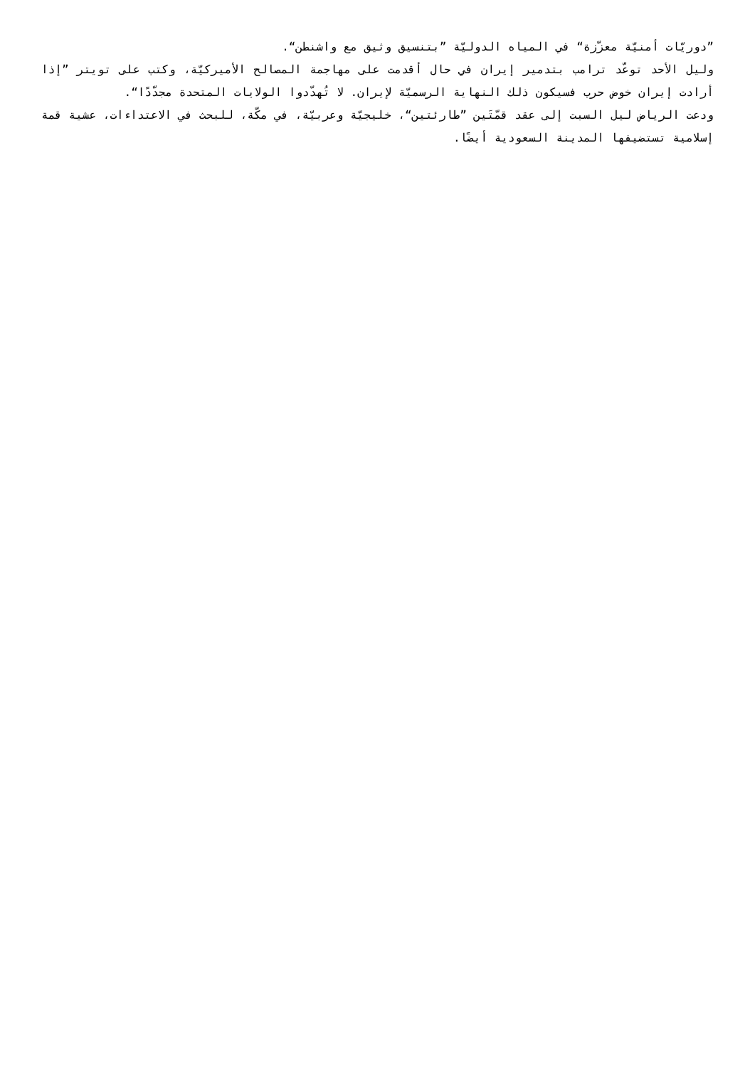”دوريّات أمنيّة معزّزة“ في المياه الدوليّة ”بتنسيق وثيق مع واشنطن“.
وليل الأحد توعّد ترامب بتدمير إيران في حال أقدمت على مهاجمة المصالح الأميركيّة، وكتب على تويتر ”إذا أرادت إيران خوض حرب فسيكون ذلك النهاية الرسميّة لإيران. لا تُهدّدوا الولايات المتحدة مجدّدًا“.
ودعت الرياض ليل السبت إلى عقد قمّتَين ”طارئتين“، خليجيّة وعربيّة، في مكّة، للبحث في الاعتداءات، عشية قمة إسلامية تستضيفها المدينة السعودية أيضًا.